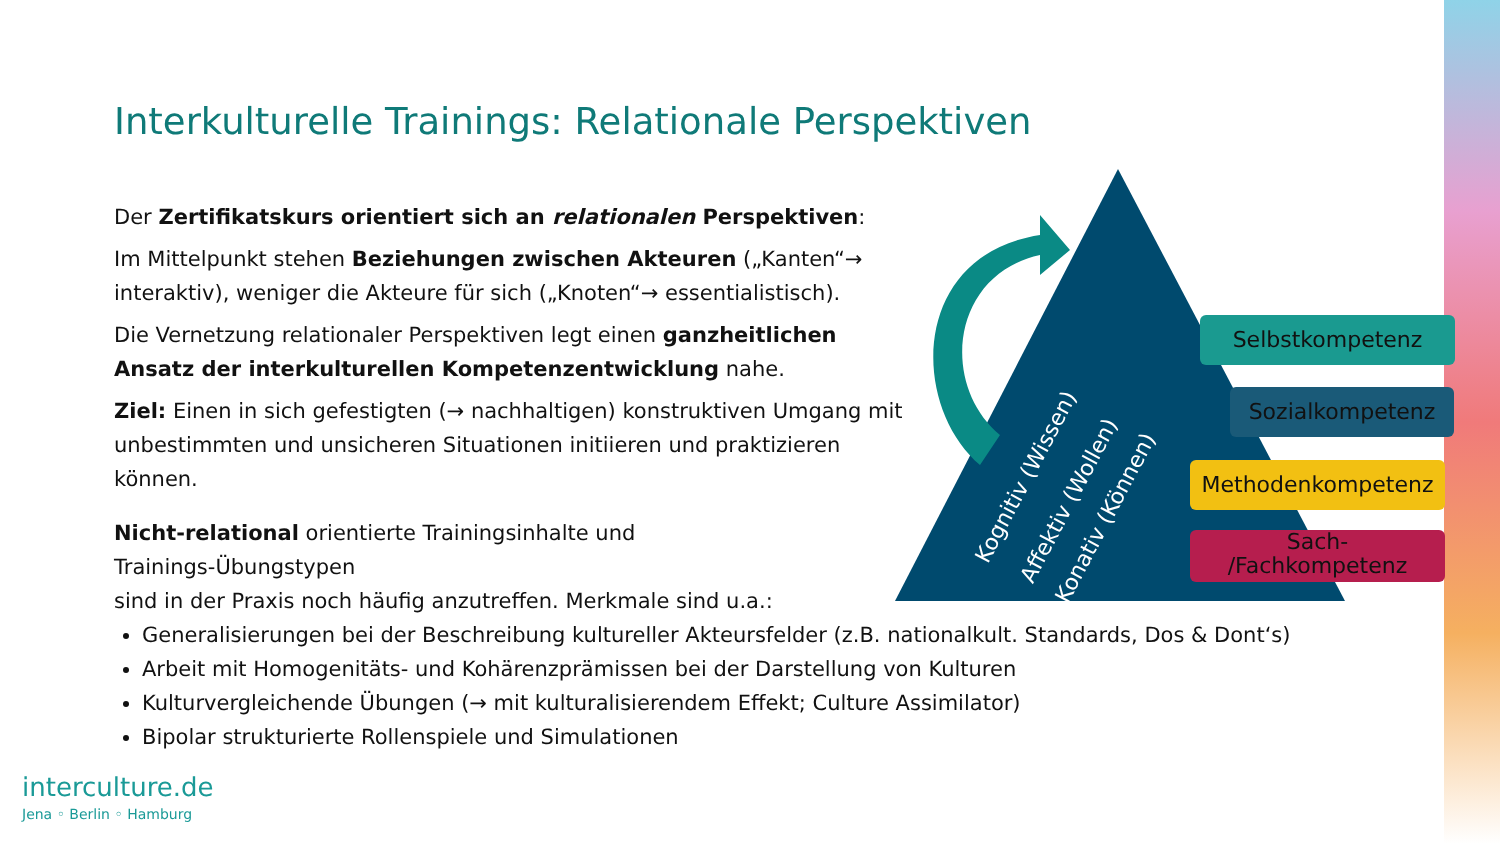Interkulturelle Trainings: Relationale Perspektiven
Der Zertifikatskurs orientiert sich an relationalen Perspektiven:
Im Mittelpunkt stehen Beziehungen zwischen Akteuren („Kanten“→ interaktiv), weniger die Akteure für sich („Knoten“→ essentialistisch).
Die Vernetzung relationaler Perspektiven legt einen ganzheitlichen Ansatz der interkulturellen Kompetenzentwicklung nahe.
Ziel: Einen in sich gefestigten (→ nachhaltigen) konstruktiven Umgang mit unbestimmten und unsicheren Situationen initiieren und praktizieren können.
Nicht-relational orientierte Trainingsinhalte und
Trainings-Übungstypen
sind in der Praxis noch häufig anzutreffen. Merkmale sind u.a.:
Generalisierungen bei der Beschreibung kultureller Akteursfelder (z.B. nationalkult. Standards, Dos & Dont‘s)
Arbeit mit Homogenitäts- und Kohärenzprämissen bei der Darstellung von Kulturen
Kulturvergleichende Übungen (→ mit kulturalisierendem Effekt; Culture Assimilator)
Bipolar strukturierte Rollenspiele und Simulationen
Selbstkompetenz
Sozialkompetenz
Methodenkompetenz
Sach-
/Fachkompetenz
Kognitiv (Wissen)
Affektiv (Wollen)
Konativ (Können)
interculture.de
Jena ◦ Berlin ◦ Hamburg